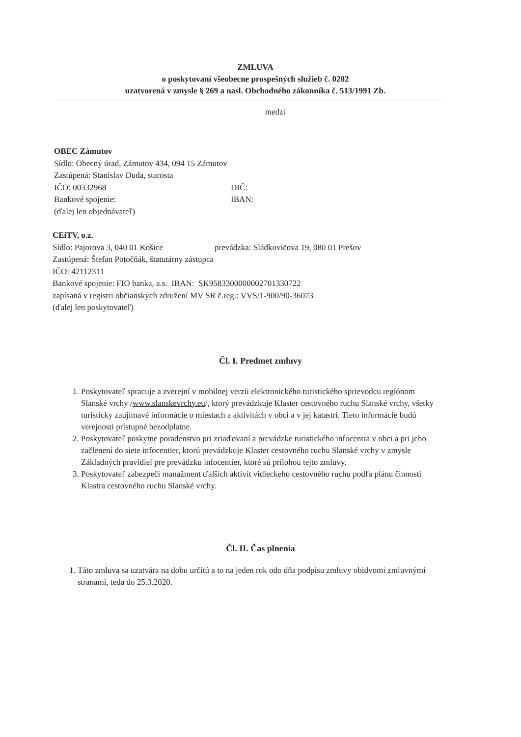ZMLUVA
o poskytovaní všeobecne prospešných služieb č. 0202
uzatvorená v zmysle § 269 a nasl. Obchodného zákonníka č. 513/1991 Zb.
medzi
OBEC Zámutov
Sídlo: Obecný úrad, Zámutov 434, 094 15 Zámutov
Zastúpená: Stanislav Duda, starosta
IČO: 00332968 DIČ:
Bankové spojenie: IBAN:
(ďalej len objednávateľ)
CEiTV, o.z.
Sídlo: Pajorova 3, 040 01 Košice prevádzka: Sládkovičova 19, 080 01 Prešov
Zastúpená: Štefan Potočňák, štatutárny zástupca
IČO: 42112311
Bankové spojenie: FIO banka, a.s. IBAN: SK9583300000002701330722
zapísaná v registri občianskych združení MV SR č.reg.: VVS/1-900/90-36073
(ďalej len poskytovateľ)
Čl. I. Predmet zmluvy
1. Poskytovateľ spracuje a zverejní v mobilnej verzii elektronického turistického sprievodcu regiónom Slanské vrchy /www.slanskevrchy.eu/, ktorý prevádzkuje Klaster cestovného ruchu Slanské vrchy, všetky turisticky zaujímavé informácie o miestach a aktivitách v obci a v jej katastri. Tieto informácie budú verejnosti prístupné bezodplatne.
2. Poskytovateľ poskytne poradenstvo pri zriaďovaní a prevádzke turistického infocentra v obci a pri jeho začlenení do siete infocentier, ktorú prevádzkuje Klaster cestovného ruchu Slanské vrchy v zmysle Základných pravidiel pre prevádzku infocentier, ktoré sú prílohou tejto zmluvy.
3. Poskytovateľ zabezpečí manažment ďalších aktivít vidieckeho cestovného ruchu podľa plánu činnosti Klastra cestovného ruchu Slanské vrchy.
Čl. II. Čas plnenia
1. Táto zmluva sa uzatvára na dobu určitú a to na jeden rok odo dňa podpisu zmluvy obidvomi zmluvnými stranami, teda do 25.3.2020.